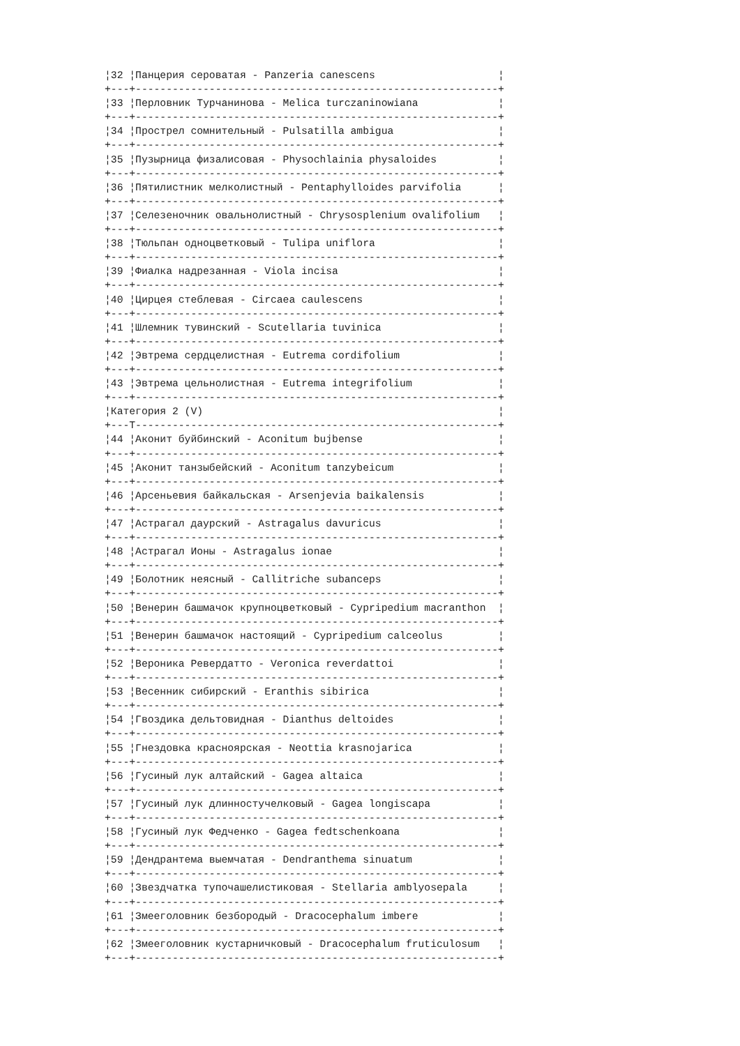¦32 ¦Панцерия сероватая - Panzeria canescens                    ¦
+---+-----------------------------------------------------------+
¦33 ¦Перловник Турчанинова - Melica turczaninowiana             ¦
+---+-----------------------------------------------------------+
¦34 ¦Прострел сомнительный - Pulsatilla ambigua                 ¦
+---+-----------------------------------------------------------+
¦35 ¦Пузырница физалисовая - Physochlainia physaloides          ¦
+---+-----------------------------------------------------------+
¦36 ¦Пятилистник мелколистный - Pentaphylloides parvifolia      ¦
+---+-----------------------------------------------------------+
¦37 ¦Селезеночник овальнолистный - Chrysosplenium ovalifolium   ¦
+---+-----------------------------------------------------------+
¦38 ¦Тюльпан одноцветковый - Tulipa uniflora                    ¦
+---+-----------------------------------------------------------+
¦39 ¦Фиалка надрезанная - Viola incisa                          ¦
+---+-----------------------------------------------------------+
¦40 ¦Цирцея стеблевая - Circaea caulescens                      ¦
+---+-----------------------------------------------------------+
¦41 ¦Шлемник тувинский - Scutellaria tuvinica                   ¦
+---+-----------------------------------------------------------+
¦42 ¦Эвтрема сердцелистная - Eutrema cordifolium                ¦
+---+-----------------------------------------------------------+
¦43 ¦Эвтрема цельнолистная - Eutrema integrifolium              ¦
+---+-----------------------------------------------------------+
¦Категория 2 (V)                                                ¦
+---T-----------------------------------------------------------+
¦44 ¦Аконит буйбинский - Aconitum bujbense                      ¦
+---+-----------------------------------------------------------+
¦45 ¦Аконит танзыбейский - Aconitum tanzybeicum                 ¦
+---+-----------------------------------------------------------+
¦46 ¦Арсеньевия байкальская - Arsenjevia baikalensis            ¦
+---+-----------------------------------------------------------+
¦47 ¦Астрагал даурский - Astragalus davuricus                   ¦
+---+-----------------------------------------------------------+
¦48 ¦Астрагал Ионы - Astragalus ionae                           ¦
+---+-----------------------------------------------------------+
¦49 ¦Болотник неясный - Callitriche subanceps                   ¦
+---+-----------------------------------------------------------+
¦50 ¦Венерин башмачок крупноцветковый - Cypripedium macranthon  ¦
+---+-----------------------------------------------------------+
¦51 ¦Венерин башмачок настоящий - Cypripedium calceolus         ¦
+---+-----------------------------------------------------------+
¦52 ¦Вероника Ревердатто - Veronica reverdattoi                 ¦
+---+-----------------------------------------------------------+
¦53 ¦Весенник сибирский - Eranthis sibirica                     ¦
+---+-----------------------------------------------------------+
¦54 ¦Гвоздика дельтовидная - Dianthus deltoides                 ¦
+---+-----------------------------------------------------------+
¦55 ¦Гнездовка красноярская - Neottia krasnojarica              ¦
+---+-----------------------------------------------------------+
¦56 ¦Гусиный лук алтайский - Gagea altaica                      ¦
+---+-----------------------------------------------------------+
¦57 ¦Гусиный лук длинностучелковый - Gagea longiscapa           ¦
+---+-----------------------------------------------------------+
¦58 ¦Гусиный лук Федченко - Gagea fedtschenkoana                ¦
+---+-----------------------------------------------------------+
¦59 ¦Дендрантема выемчатая - Dendranthema sinuatum              ¦
+---+-----------------------------------------------------------+
¦60 ¦Звездчатка тупочашелистиковая - Stellaria amblyosepala     ¦
+---+-----------------------------------------------------------+
¦61 ¦Змееголовник безбородый - Dracocephalum imbere             ¦
+---+-----------------------------------------------------------+
¦62 ¦Змееголовник кустарничковый - Dracocephalum fruticulosum   ¦
+---+-----------------------------------------------------------+